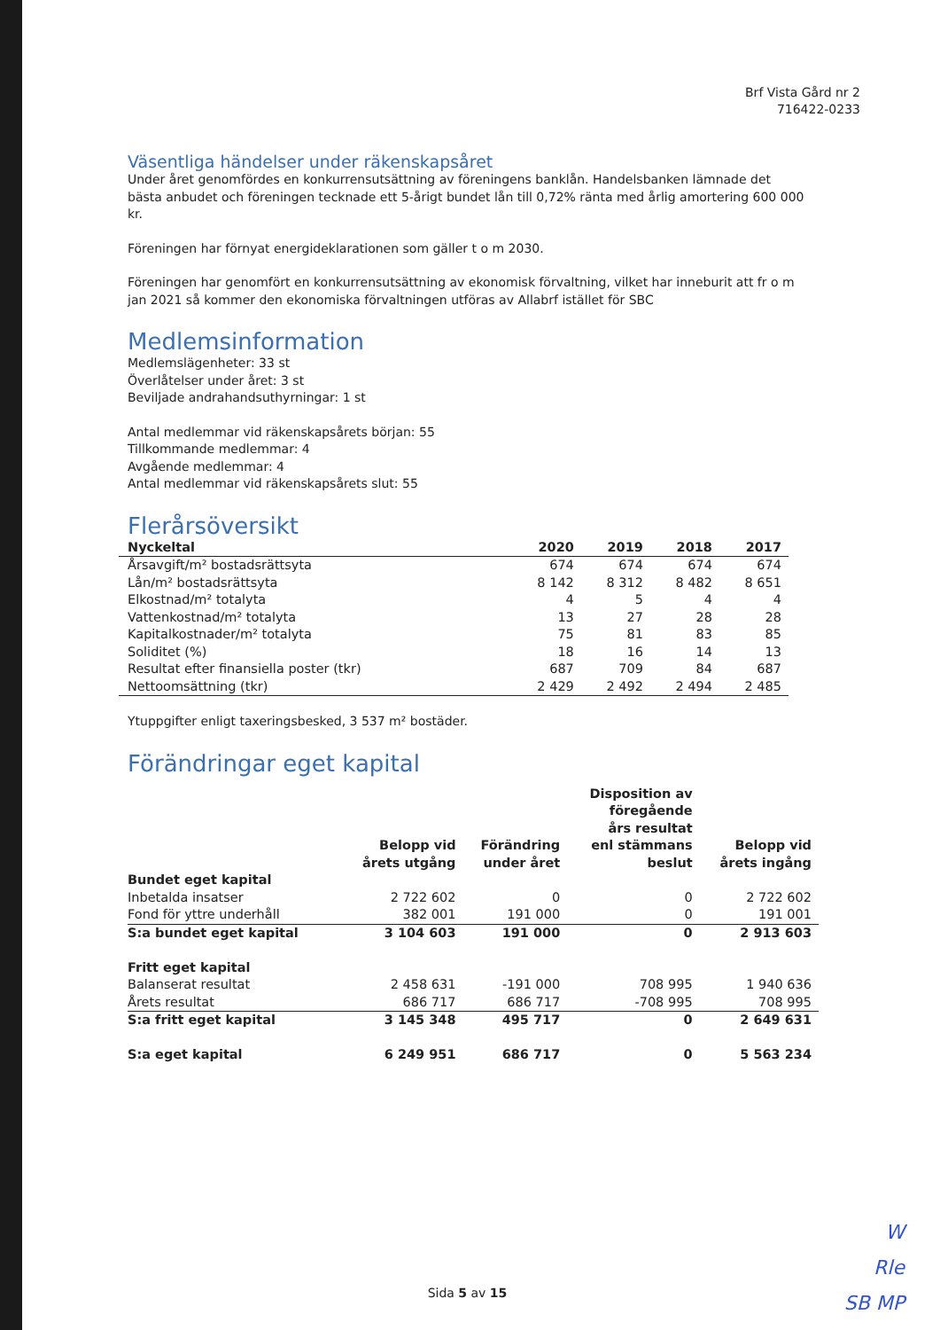Brf Vista Gård nr 2
716422-0233
Väsentliga händelser under räkenskapsåret
Under året genomfördes en konkurrensutsättning av föreningens banklån. Handelsbanken lämnade det bästa anbudet och föreningen tecknade ett 5-årigt bundet lån till 0,72% ränta med årlig amortering 600 000 kr.
Föreningen har förnyat energideklarationen som gäller t o m 2030.
Föreningen har genomfört en konkurrensutsättning av ekonomisk förvaltning, vilket har inneburit att fr o m jan 2021 så kommer den ekonomiska förvaltningen utföras av Allabrf istället för SBC
Medlemsinformation
Medlemslägenheter: 33 st
Överlåtelser under året: 3 st
Beviljade andrahandsuthyrningar: 1 st
Antal medlemmar vid räkenskapsårets början: 55
Tillkommande medlemmar: 4
Avgående medlemmar: 4
Antal medlemmar vid räkenskapsårets slut: 55
Flerårsöversikt
| Nyckeltal | 2020 | 2019 | 2018 | 2017 |
| --- | --- | --- | --- | --- |
| Årsavgift/m² bostadsrättsyta | 674 | 674 | 674 | 674 |
| Lån/m² bostadsrättsyta | 8 142 | 8 312 | 8 482 | 8 651 |
| Elkostnad/m² totalyta | 4 | 5 | 4 | 4 |
| Vattenkostnad/m² totalyta | 13 | 27 | 28 | 28 |
| Kapitalkostnader/m² totalyta | 75 | 81 | 83 | 85 |
| Soliditet (%) | 18 | 16 | 14 | 13 |
| Resultat efter finansiella poster (tkr) | 687 | 709 | 84 | 687 |
| Nettoomsättning (tkr) | 2 429 | 2 492 | 2 494 | 2 485 |
Ytuppgifter enligt taxeringsbesked, 3 537 m² bostäder.
Förändringar eget kapital
| | Belopp vid årets utgång | Förändring under året | Disposition av föregående års resultat enl stämmans beslut | Belopp vid årets ingång |
| --- | --- | --- | --- | --- |
| Bundet eget kapital | | | | |
| Inbetalda insatser | 2 722 602 | 0 | 0 | 2 722 602 |
| Fond för yttre underhåll | 382 001 | 191 000 | 0 | 191 001 |
| S:a bundet eget kapital | 3 104 603 | 191 000 | 0 | 2 913 603 |
| Fritt eget kapital | | | | |
| Balanserat resultat | 2 458 631 | -191 000 | 708 995 | 1 940 636 |
| Årets resultat | 686 717 | 686 717 | -708 995 | 708 995 |
| S:a fritt eget kapital | 3 145 348 | 495 717 | 0 | 2 649 631 |
| S:a eget kapital | 6 249 951 | 686 717 | 0 | 5 563 234 |
Sida 5 av 15
W
Rle
SB MP